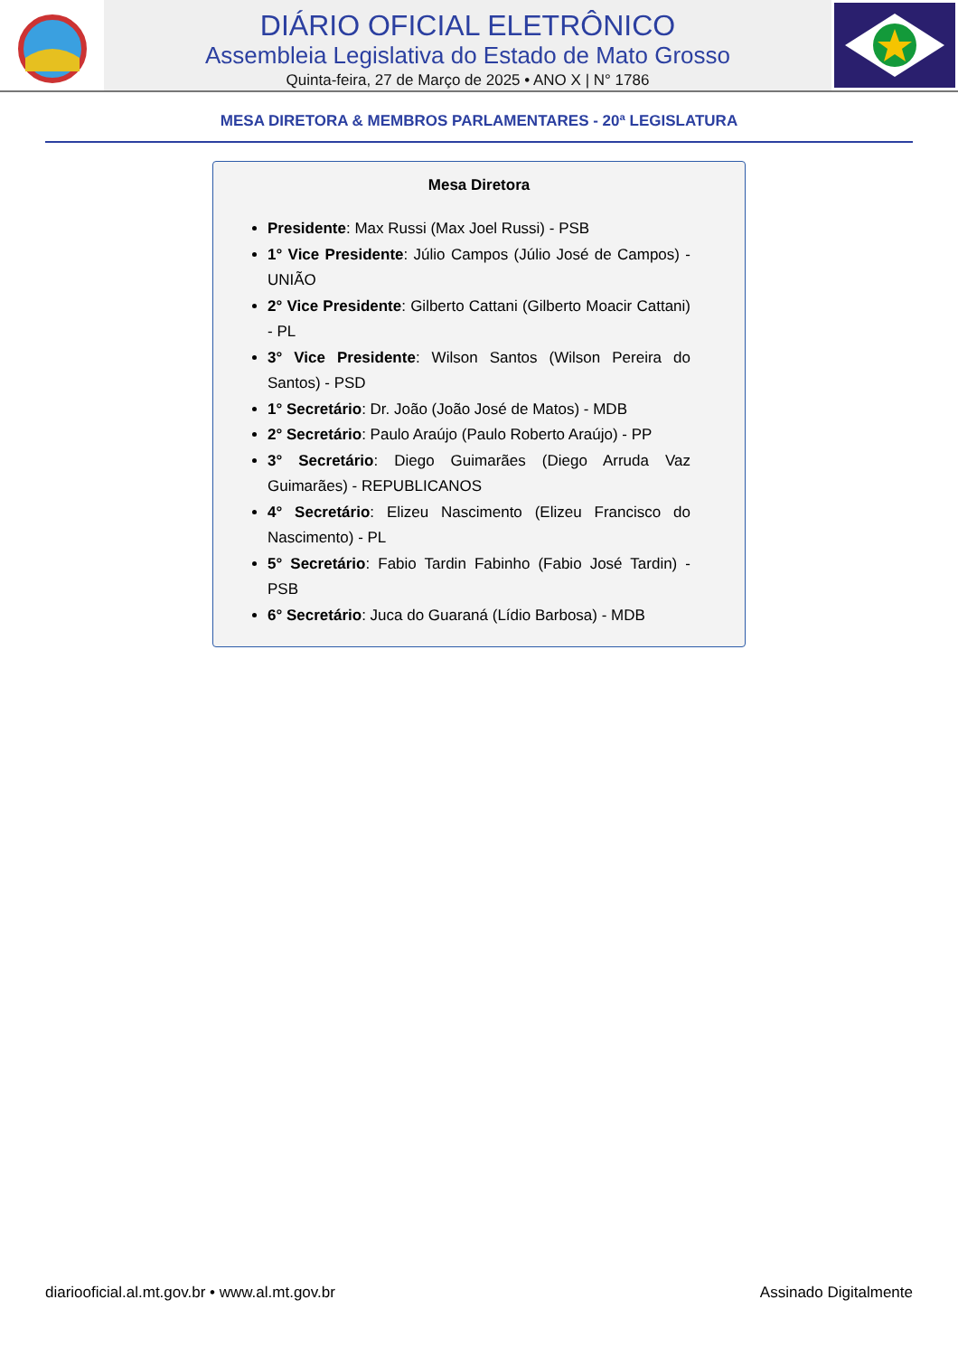DIÁRIO OFICIAL ELETRÔNICO
Assembleia Legislativa do Estado de Mato Grosso
Quinta-feira, 27 de Março de 2025 • ANO X | N° 1786
MESA DIRETORA & MEMBROS PARLAMENTARES - 20ª LEGISLATURA
Mesa Diretora
Presidente: Max Russi (Max Joel Russi) - PSB
1° Vice Presidente: Júlio Campos (Júlio José de Campos) - UNIÃO
2° Vice Presidente: Gilberto Cattani (Gilberto Moacir Cattani) - PL
3° Vice Presidente: Wilson Santos (Wilson Pereira do Santos) - PSD
1° Secretário: Dr. João (João José de Matos) - MDB
2° Secretário: Paulo Araújo (Paulo Roberto Araújo) - PP
3° Secretário: Diego Guimarães (Diego Arruda Vaz Guimarães) - REPUBLICANOS
4° Secretário: Elizeu Nascimento (Elizeu Francisco do Nascimento) - PL
5° Secretário: Fabio Tardin Fabinho (Fabio José Tardin) - PSB
6° Secretário: Juca do Guaraná (Lídio Barbosa) - MDB
diariooficial.al.mt.gov.br • www.al.mt.gov.br Assinado Digitalmente